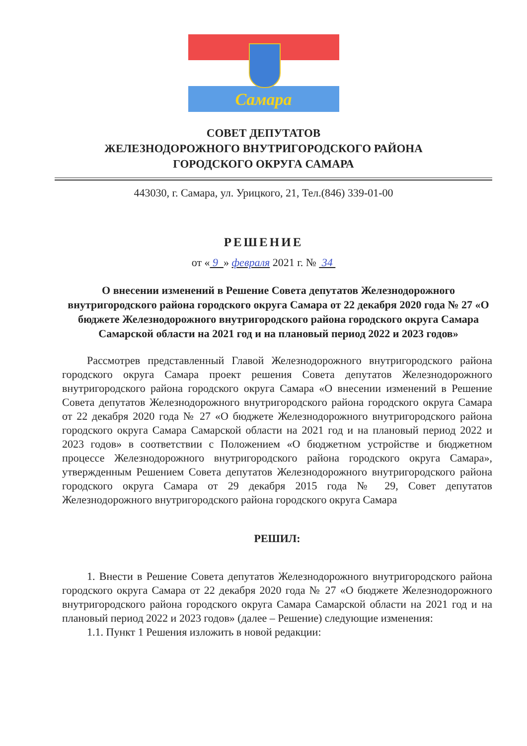Самара
СОВЕТ ДЕПУТАТОВ
ЖЕЛЕЗНОДОРОЖНОГО ВНУТРИГОРОДСКОГО РАЙОНА
ГОРОДСКОГО ОКРУГА САМАРА
443030, г. Самара, ул. Урицкого, 21, Тел.(846) 339-01-00
РЕШЕНИЕ
от « 9 » февраля 2021 г. № 34
О внесении изменений в Решение Совета депутатов Железнодорожного внутригородского района городского округа Самара от 22 декабря 2020 года № 27 «О бюджете Железнодорожного внутригородского района городского округа Самара Самарской области на 2021 год и на плановый период 2022 и 2023 годов»
Рассмотрев представленный Главой Железнодорожного внутригородского района городского округа Самара проект решения Совета депутатов Железнодорожного внутригородского района городского округа Самара «О внесении изменений в Решение Совета депутатов Железнодорожного внутригородского района городского округа Самара от 22 декабря 2020 года № 27 «О бюджете Железнодорожного внутригородского района городского округа Самара Самарской области на 2021 год и на плановый период 2022 и 2023 годов» в соответствии с Положением «О бюджетном устройстве и бюджетном процессе Железнодорожного внутригородского района городского округа Самара», утвержденным Решением Совета депутатов Железнодорожного внутригородского района городского округа Самара от 29 декабря 2015 года № 29, Совет депутатов Железнодорожного внутригородского района городского округа Самара
РЕШИЛ:
1. Внести в Решение Совета депутатов Железнодорожного внутригородского района городского округа Самара от 22 декабря 2020 года № 27 «О бюджете Железнодорожного внутригородского района городского округа Самара Самарской области на 2021 год и на плановый период 2022 и 2023 годов» (далее – Решение) следующие изменения:
1.1. Пункт 1 Решения изложить в новой редакции: